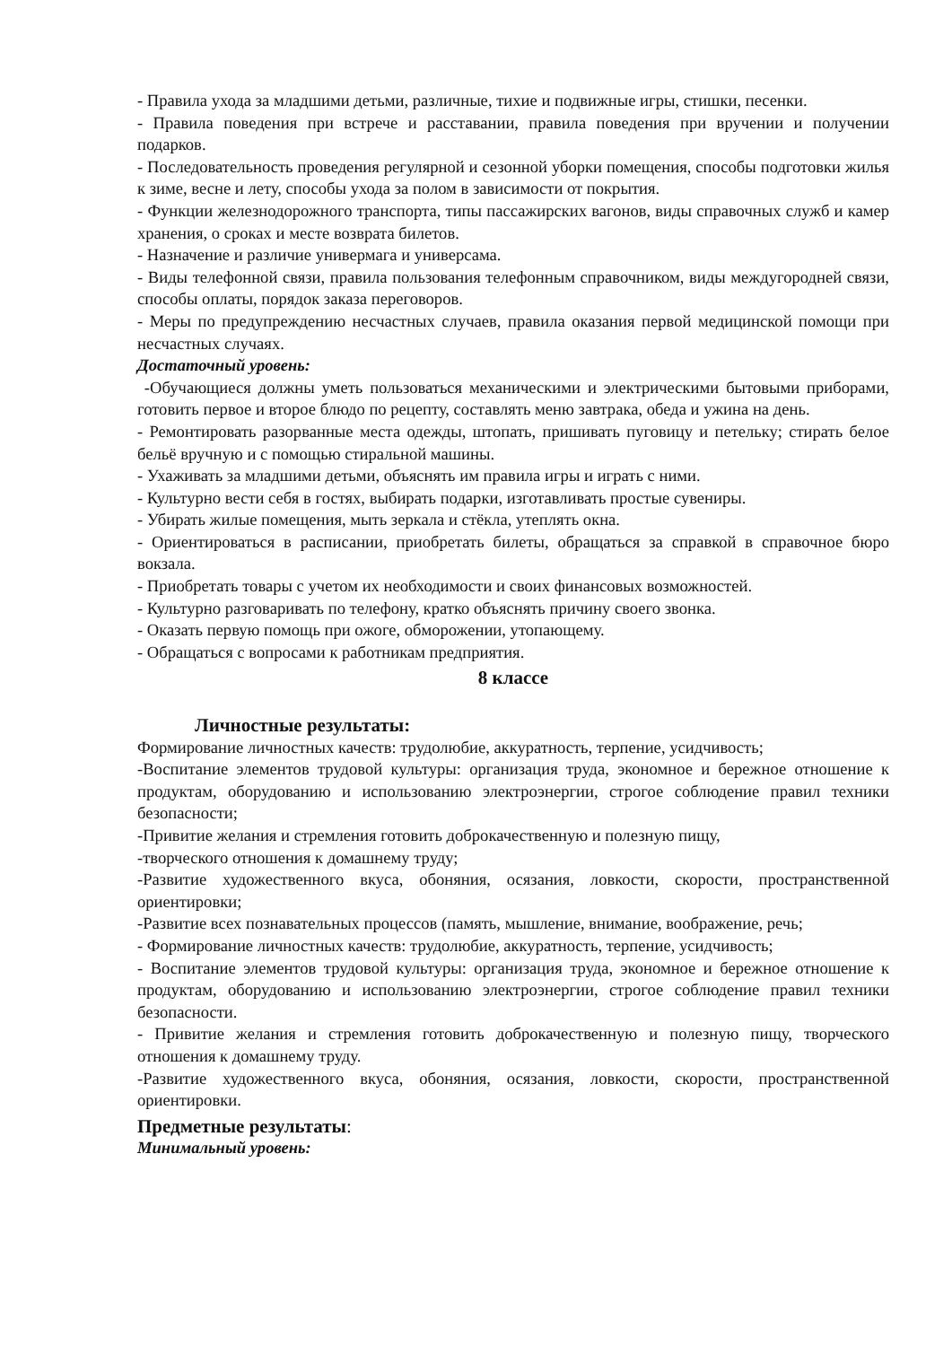- Правила ухода за младшими детьми, различные, тихие и подвижные игры, стишки, песенки.
- Правила поведения при встрече и расставании, правила поведения при вручении и получении подарков.
- Последовательность проведения регулярной и сезонной уборки помещения, способы подготовки жилья к зиме, весне и лету, способы ухода за полом в зависимости от покрытия.
- Функции железнодорожного транспорта, типы пассажирских вагонов, виды справочных служб и камер хранения, о сроках и месте возврата билетов.
- Назначение и различие универмага и универсама.
- Виды телефонной связи, правила пользования телефонным справочником, виды междугородней связи, способы оплаты, порядок заказа переговоров.
- Меры по предупреждению несчастных случаев, правила оказания первой медицинской помощи при несчастных случаях.
Достаточный уровень:
-Обучающиеся должны уметь пользоваться механическими и электрическими бытовыми приборами, готовить первое и второе блюдо по рецепту, составлять меню завтрака, обеда и ужина на день.
- Ремонтировать разорванные места одежды, штопать, пришивать пуговицу и петельку; стирать белое бельё вручную и с помощью стиральной машины.
- Ухаживать за младшими детьми, объяснять им правила игры и играть с ними.
- Культурно вести себя в гостях, выбирать подарки, изготавливать простые сувениры.
- Убирать жилые помещения, мыть зеркала и стёкла, утеплять окна.
- Ориентироваться в расписании, приобретать билеты, обращаться за справкой в справочное бюро вокзала.
- Приобретать товары с учетом их необходимости и своих финансовых возможностей.
- Культурно разговаривать по телефону, кратко объяснять причину своего звонка.
- Оказать первую помощь при ожоге, обморожении, утопающему.
- Обращаться с вопросами к работникам предприятия.
8 классе
Личностные результаты:
Формирование личностных качеств: трудолюбие, аккуратность, терпение, усидчивость;
-Воспитание элементов трудовой культуры: организация труда, экономное и бережное отношение к продуктам, оборудованию и использованию электроэнергии, строгое соблюдение правил техники безопасности;
-Привитие желания и стремления готовить доброкачественную и полезную пищу,
-творческого отношения к домашнему труду;
-Развитие художественного вкуса, обоняния, осязания, ловкости, скорости, пространственной ориентировки;
-Развитие всех познавательных процессов (память, мышление, внимание, воображение, речь;
- Формирование личностных качеств: трудолюбие, аккуратность, терпение, усидчивость;
- Воспитание элементов трудовой культуры: организация труда, экономное и бережное отношение к продуктам, оборудованию и использованию электроэнергии, строгое соблюдение правил техники безопасности.
- Привитие желания и стремления готовить доброкачественную и полезную пищу, творческого отношения к домашнему труду.
-Развитие художественного вкуса, обоняния, осязания, ловкости, скорости, пространственной ориентировки.
Предметные результаты:
Минимальный уровень: